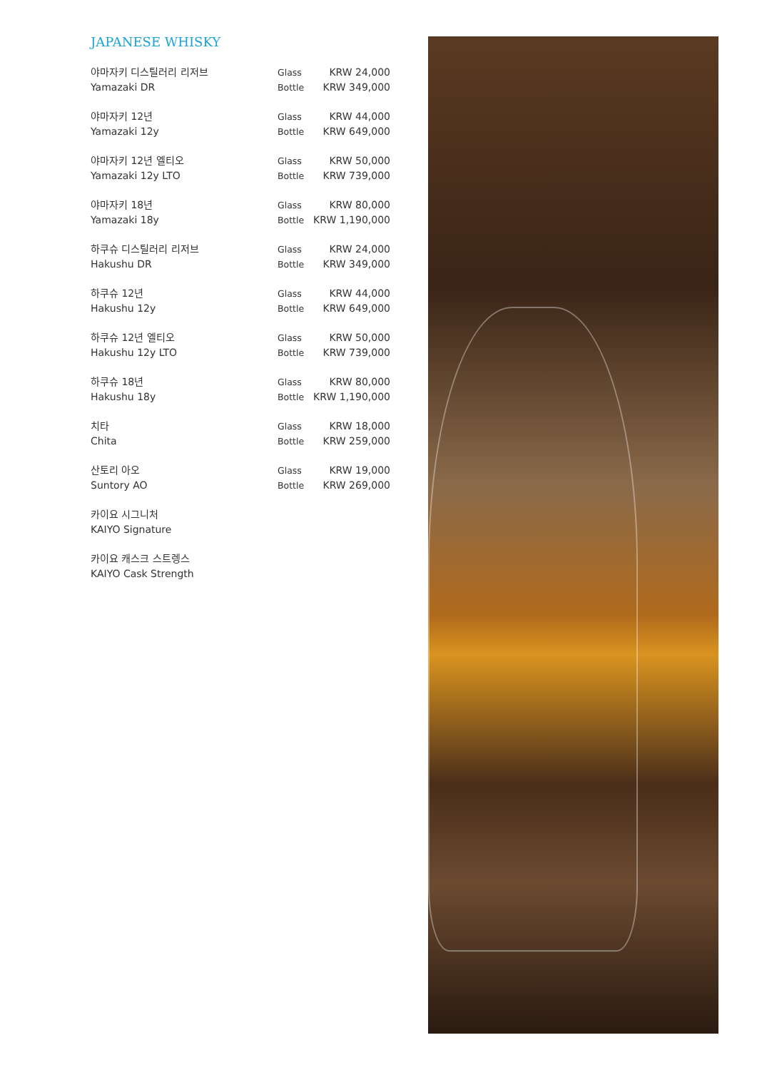JAPANESE WHISKY
| 야마자키 디스틸러리 리저브 Yamazaki DR | Glass Bottle | KRW 24,000 KRW 349,000 |
| 야마자키 12년 Yamazaki 12y | Glass Bottle | KRW 44,000 KRW 649,000 |
| 야마자키 12년 엘티오 Yamazaki 12y LTO | Glass Bottle | KRW 50,000 KRW 739,000 |
| 야마자키 18년 Yamazaki 18y | Glass Bottle | KRW 80,000 KRW 1,190,000 |
| 하쿠슈 디스틸러리 리저브 Hakushu DR | Glass Bottle | KRW 24,000 KRW 349,000 |
| 하쿠슈 12년 Hakushu 12y | Glass Bottle | KRW 44,000 KRW 649,000 |
| 하쿠슈 12년 엘티오 Hakushu 12y LTO | Glass Bottle | KRW 50,000 KRW 739,000 |
| 하쿠슈 18년 Hakushu 18y | Glass Bottle | KRW 80,000 KRW 1,190,000 |
| 치타 Chita | Glass Bottle | KRW 18,000 KRW 259,000 |
| 산토리 아오 Suntory AO | Glass Bottle | KRW 19,000 KRW 269,000 |
| 카이요 시그니처 KAIYO Signature | | |
| 카이요 캐스크 스트렝스 KAIYO Cask Strength | | |